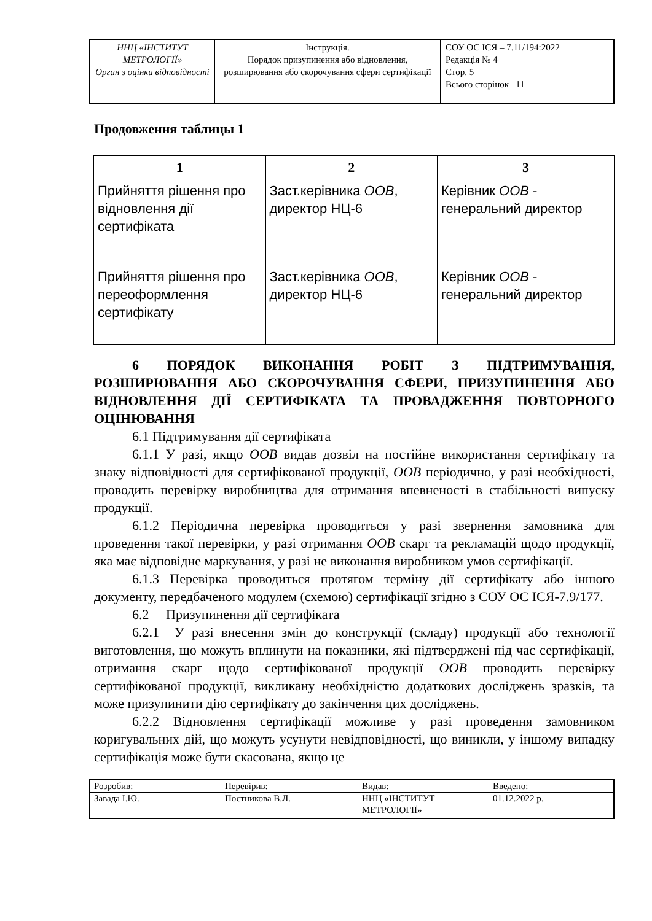| ННЦ «ІНСТИТУТ МЕТРОЛОГІЇ» Орган з оцінки відповідності | Інструкція. Порядок призупинення або відновлення, розширювання або скорочування сфери сертифікації | СОУ ОС ІСЯ – 7.11/194:2022 Редакція № 4 Стор. 5 Всього сторінок 11 |
Продовження таблицы 1
| 1 | 2 | 3 |
| --- | --- | --- |
| Прийняття рішення про відновлення дії сертифіката | Заст.керівника ООВ , директор НЦ-6 | Керівник ООВ - генеральний директор |
| Прийняття рішення про переоформлення сертифікату | Заст.керівника ООВ , директор НЦ-6 | Керівник ООВ - генеральний директор |
6 ПОРЯДОК ВИКОНАННЯ РОБІТ З ПІДТРИМУВАННЯ, РОЗШИРЮВАННЯ АБО СКОРОЧУВАННЯ СФЕРИ, ПРИЗУПИНЕННЯ АБО ВІДНОВЛЕННЯ ДІЇ СЕРТИФІКАТА ТА ПРОВАДЖЕННЯ ПОВТОРНОГО ОЦІНЮВАННЯ
6.1 Підтримування дії сертифіката
6.1.1 У разі, якщо ООВ видав дозвіл на постійне використання сертифікату та знаку відповідності для сертифікованої продукції, ООВ періодично, у разі необхідності, проводить перевірку виробництва для отримання впевненості в стабільності випуску продукції.
6.1.2 Періодична перевірка проводиться у разі звернення замовника для проведення такої перевірки, у разі отримання ООВ скарг та рекламацій щодо продукції, яка має відповідне маркування, у разі не виконання виробником умов сертифікації.
6.1.3 Перевірка проводиться протягом терміну дії сертифікату або іншого документу, передбаченого модулем (схемою) сертифікації згідно з СОУ ОС ІСЯ-7.9/177.
6.2 Призупинення дії сертифіката
6.2.1 У разі внесення змін до конструкції (складу) продукції або технології виготовлення, що можуть вплинути на показники, які підтверджені під час сертифікації, отримання скарг щодо сертифікованої продукції ООВ проводить перевірку сертифікованої продукції, викликану необхідністю додаткових досліджень зразків, та може призупинити дію сертифікату до закінчення цих досліджень.
6.2.2 Відновлення сертифікації можливе у разі проведення замовником коригувальних дій, що можуть усунути невідповідності, що виникли, у іншому випадку сертифікація може бути скасована, якщо це
| Розробив: | Перевірив: | Видав: | Введено: |
| Завада І.Ю. | Постникова В.Л. | ННЦ «ІНСТИТУТ МЕТРОЛОГІЇ» | 01.12.2022 р. |